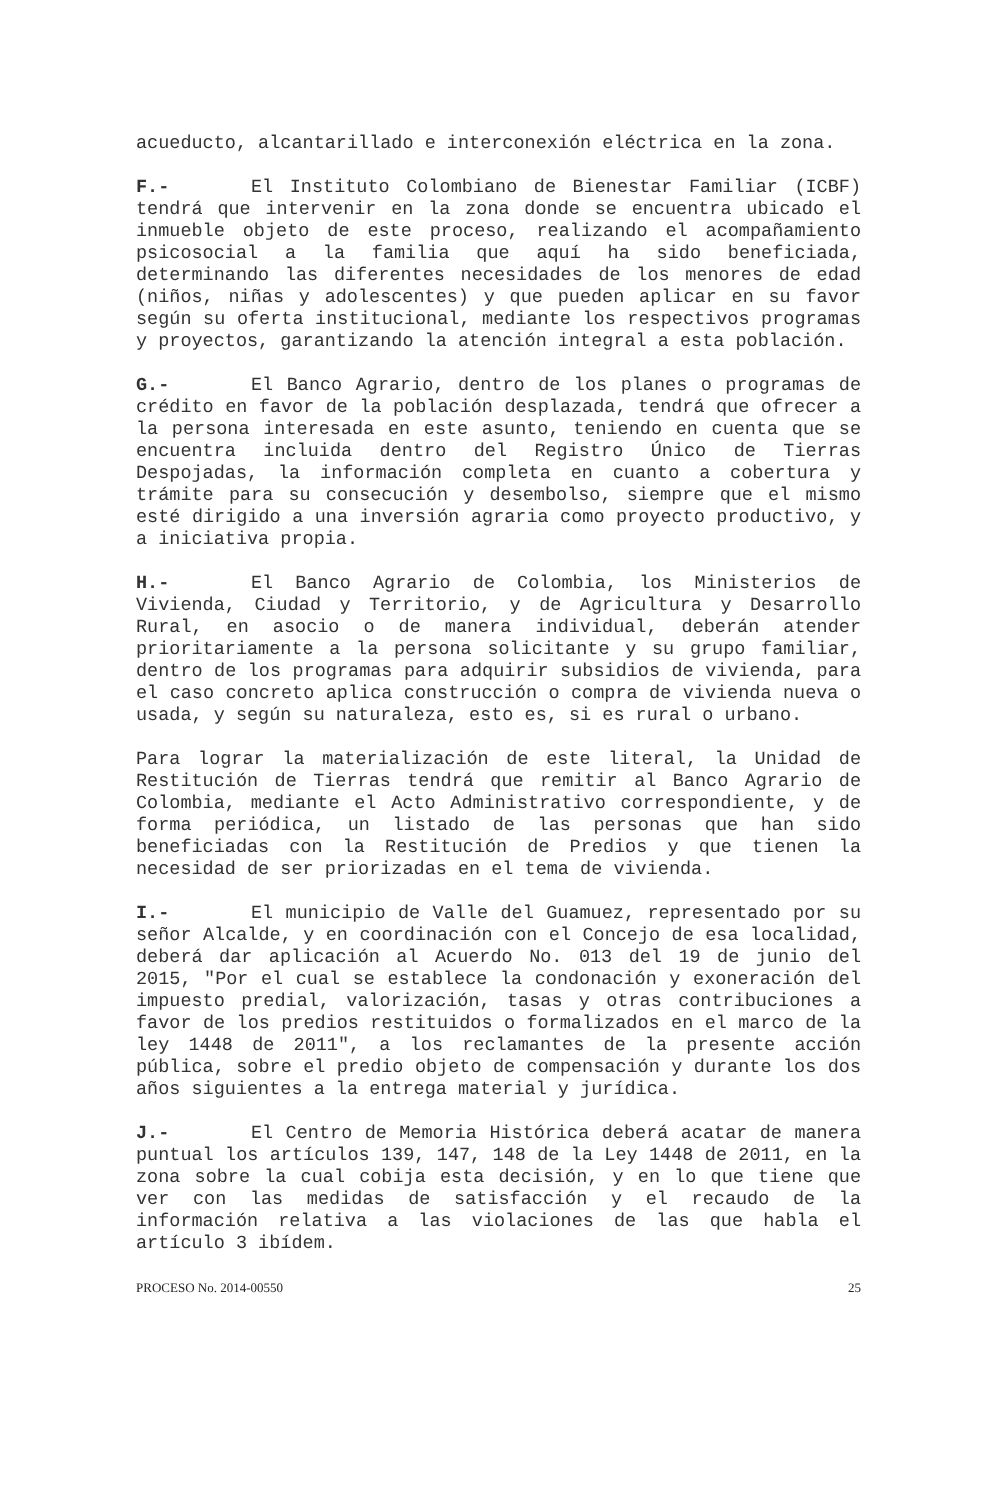acueducto, alcantarillado e interconexión eléctrica en la zona.
F.- El Instituto Colombiano de Bienestar Familiar (ICBF) tendrá que intervenir en la zona donde se encuentra ubicado el inmueble objeto de este proceso, realizando el acompañamiento psicosocial a la familia que aquí ha sido beneficiada, determinando las diferentes necesidades de los menores de edad (niños, niñas y adolescentes) y que pueden aplicar en su favor según su oferta institucional, mediante los respectivos programas y proyectos, garantizando la atención integral a esta población.
G.- El Banco Agrario, dentro de los planes o programas de crédito en favor de la población desplazada, tendrá que ofrecer a la persona interesada en este asunto, teniendo en cuenta que se encuentra incluida dentro del Registro Único de Tierras Despojadas, la información completa en cuanto a cobertura y trámite para su consecución y desembolso, siempre que el mismo esté dirigido a una inversión agraria como proyecto productivo, y a iniciativa propia.
H.- El Banco Agrario de Colombia, los Ministerios de Vivienda, Ciudad y Territorio, y de Agricultura y Desarrollo Rural, en asocio o de manera individual, deberán atender prioritariamente a la persona solicitante y su grupo familiar, dentro de los programas para adquirir subsidios de vivienda, para el caso concreto aplica construcción o compra de vivienda nueva o usada, y según su naturaleza, esto es, si es rural o urbano.
Para lograr la materialización de este literal, la Unidad de Restitución de Tierras tendrá que remitir al Banco Agrario de Colombia, mediante el Acto Administrativo correspondiente, y de forma periódica, un listado de las personas que han sido beneficiadas con la Restitución de Predios y que tienen la necesidad de ser priorizadas en el tema de vivienda.
I.- El municipio de Valle del Guamuez, representado por su señor Alcalde, y en coordinación con el Concejo de esa localidad, deberá dar aplicación al Acuerdo No. 013 del 19 de junio del 2015, "Por el cual se establece la condonación y exoneración del impuesto predial, valorización, tasas y otras contribuciones a favor de los predios restituidos o formalizados en el marco de la ley 1448 de 2011", a los reclamantes de la presente acción pública, sobre el predio objeto de compensación y durante los dos años siguientes a la entrega material y jurídica.
J.- El Centro de Memoria Histórica deberá acatar de manera puntual los artículos 139, 147, 148 de la Ley 1448 de 2011, en la zona sobre la cual cobija esta decisión, y en lo que tiene que ver con las medidas de satisfacción y el recaudo de la información relativa a las violaciones de las que habla el artículo 3 ibídem.
PROCESO No. 2014-00550 25